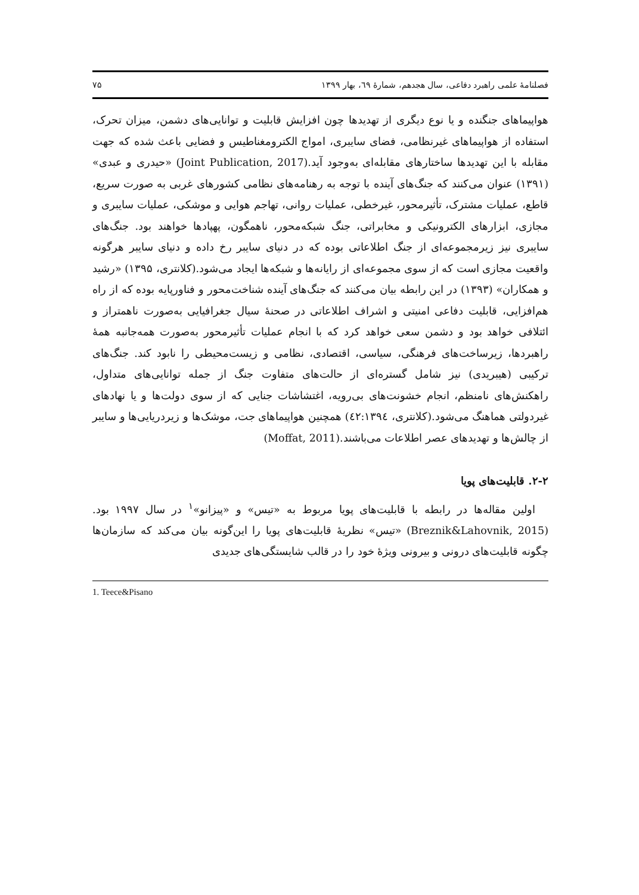فصلنامهٔ علمی راهبرد دفاعی، سال هجدهم، شمارهٔ ٦٩، بهار ١٣٩٩ ٧۵
هواپیماهای جنگنده و یا نوع دیگری از تهدیدها چون افزایش قابلیت و توانایی‌های دشمن، میزان تحرک، استفاده از هواپیماهای غیرنظامی، فضای سایبری، امواج الکترومغناطیس و فضایی باعث شده که جهت مقابله با این تهدیدها ساختارهای مقابله‌ای به‌وجود آید.(Joint Publication, 2017) «حیدری و عبدی» (١٣٩١) عنوان می‌کنند که جنگ‌های آینده با توجه به رهنامه‌های نظامی کشورهای غربی به صورت سریع، قاطع، عملیات مشترک، تأثیرمحور، غیرخطی، عملیات روانی، تهاجم هوایی و موشکی، عملیات سایبری و مجازی، ابزارهای الکترونیکی و مخابراتی، جنگ شبکه‌محور، ناهمگون، پهپادها خواهند بود. جنگ‌های سایبری نیز زیرمجموعه‌ای از جنگ اطلاعاتی بوده که در دنیای سایبر رخ داده و دنیای سایبر هرگونه واقعیت مجازی است که از سوی مجموعه‌ای از رایانه‌ها و شبکه‌ها ایجاد می‌شود.(کلانتری، ١٣٩۵) «رشید و همکاران» (١٣٩٣) در این رابطه بیان می‌کنند که جنگ‌های آینده شناخت‌محور و فناورپایه بوده که از راه هم‌افزایی، قابلیت دفاعی امنیتی و اشراف اطلاعاتی در صحنهٔ سیال جغرافیایی به‌صورت ناهمتراز و ائتلافی خواهد بود و دشمن سعی خواهد کرد که با انجام عملیات تأثیرمحور به‌صورت همه‌جانبه همهٔ راهبردها، زیرساخت‌های فرهنگی، سیاسی، اقتصادی، نظامی و زیست‌محیطی را نابود کند. جنگ‌های ترکیبی (هیبریدی) نیز شامل گستره‌ای از حالت‌های متفاوت جنگ از جمله توانایی‌های متداول، راهکنش‌های نامنظم، انجام خشونت‌های بی‌رویه، اغتشاشات جنایی که از سوی دولت‌ها و یا نهادهای غیردولتی هماهنگ می‌شود.(کلانتری، ٤٢:١٣٩٤) همچنین هواپیماهای جت، موشک‌ها و زیردریایی‌ها و سایبر از چالش‌ها و تهدیدهای عصر اطلاعات می‌باشند.(Moffat, 2011)
٢-٢. قابلیت‌های پویا
اولین مقاله‌ها در رابطه با قابلیت‌های پویا مربوط به «تیس» و «پیزانو»<sup>١</sup> در سال ١٩٩٧ بود.(Breznik&Lahovnik, 2015) «تیس» نظریهٔ قابلیت‌های پویا را این‌گونه بیان می‌کند که سازمان‌ها چگونه قابلیت‌های درونی و بیرونی ویژهٔ خود را در قالب شایستگی‌های جدیدی
1. Teece&Pisano